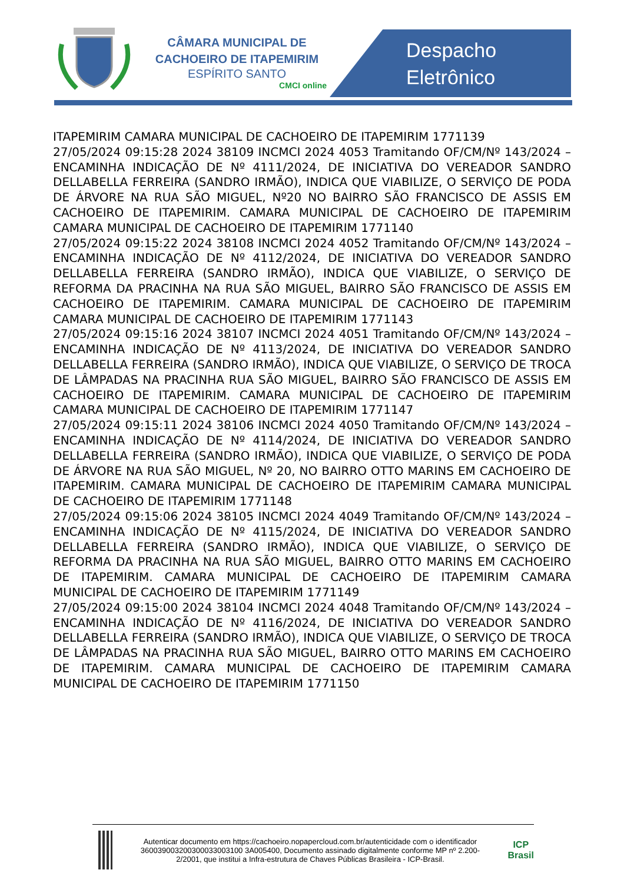CÂMARA MUNICIPAL DE CACHOEIRO DE ITAPEMIRIM
ESPÍRITO SANTO
CMCI online
Despacho
Eletrônico
ITAPEMIRIM CAMARA MUNICIPAL DE CACHOEIRO DE ITAPEMIRIM 1771139
27/05/2024 09:15:28 2024 38109 INCMCI 2024 4053 Tramitando OF/CM/Nº 143/2024 – ENCAMINHA INDICAÇÃO DE Nº 4111/2024, DE INICIATIVA DO VEREADOR SANDRO DELLABELLA FERREIRA (SANDRO IRMÃO), INDICA QUE VIABILIZE, O SERVIÇO DE PODA DE ÁRVORE NA RUA SÃO MIGUEL, Nº20 NO BAIRRO SÃO FRANCISCO DE ASSIS EM CACHOEIRO DE ITAPEMIRIM. CAMARA MUNICIPAL DE CACHOEIRO DE ITAPEMIRIM CAMARA MUNICIPAL DE CACHOEIRO DE ITAPEMIRIM 1771140
27/05/2024 09:15:22 2024 38108 INCMCI 2024 4052 Tramitando OF/CM/Nº 143/2024 – ENCAMINHA INDICAÇÃO DE Nº 4112/2024, DE INICIATIVA DO VEREADOR SANDRO DELLABELLA FERREIRA (SANDRO IRMÃO), INDICA QUE VIABILIZE, O SERVIÇO DE REFORMA DA PRACINHA NA RUA SÃO MIGUEL, BAIRRO SÃO FRANCISCO DE ASSIS EM CACHOEIRO DE ITAPEMIRIM. CAMARA MUNICIPAL DE CACHOEIRO DE ITAPEMIRIM CAMARA MUNICIPAL DE CACHOEIRO DE ITAPEMIRIM 1771143
27/05/2024 09:15:16 2024 38107 INCMCI 2024 4051 Tramitando OF/CM/Nº 143/2024 – ENCAMINHA INDICAÇÃO DE Nº 4113/2024, DE INICIATIVA DO VEREADOR SANDRO DELLABELLA FERREIRA (SANDRO IRMÃO), INDICA QUE VIABILIZE, O SERVIÇO DE TROCA DE LÂMPADAS NA PRACINHA RUA SÃO MIGUEL, BAIRRO SÃO FRANCISCO DE ASSIS EM CACHOEIRO DE ITAPEMIRIM. CAMARA MUNICIPAL DE CACHOEIRO DE ITAPEMIRIM CAMARA MUNICIPAL DE CACHOEIRO DE ITAPEMIRIM 1771147
27/05/2024 09:15:11 2024 38106 INCMCI 2024 4050 Tramitando OF/CM/Nº 143/2024 – ENCAMINHA INDICAÇÃO DE Nº 4114/2024, DE INICIATIVA DO VEREADOR SANDRO DELLABELLA FERREIRA (SANDRO IRMÃO), INDICA QUE VIABILIZE, O SERVIÇO DE PODA DE ÁRVORE NA RUA SÃO MIGUEL, Nº 20, NO BAIRRO OTTO MARINS EM CACHOEIRO DE ITAPEMIRIM. CAMARA MUNICIPAL DE CACHOEIRO DE ITAPEMIRIM CAMARA MUNICIPAL DE CACHOEIRO DE ITAPEMIRIM 1771148
27/05/2024 09:15:06 2024 38105 INCMCI 2024 4049 Tramitando OF/CM/Nº 143/2024 – ENCAMINHA INDICAÇÃO DE Nº 4115/2024, DE INICIATIVA DO VEREADOR SANDRO DELLABELLA FERREIRA (SANDRO IRMÃO), INDICA QUE VIABILIZE, O SERVIÇO DE REFORMA DA PRACINHA NA RUA SÃO MIGUEL, BAIRRO OTTO MARINS EM CACHOEIRO DE ITAPEMIRIM. CAMARA MUNICIPAL DE CACHOEIRO DE ITAPEMIRIM CAMARA MUNICIPAL DE CACHOEIRO DE ITAPEMIRIM 1771149
27/05/2024 09:15:00 2024 38104 INCMCI 2024 4048 Tramitando OF/CM/Nº 143/2024 – ENCAMINHA INDICAÇÃO DE Nº 4116/2024, DE INICIATIVA DO VEREADOR SANDRO DELLABELLA FERREIRA (SANDRO IRMÃO), INDICA QUE VIABILIZE, O SERVIÇO DE TROCA DE LÂMPADAS NA PRACINHA RUA SÃO MIGUEL, BAIRRO OTTO MARINS EM CACHOEIRO DE ITAPEMIRIM. CAMARA MUNICIPAL DE CACHOEIRO DE ITAPEMIRIM CAMARA MUNICIPAL DE CACHOEIRO DE ITAPEMIRIM 1771150
Autenticar documento em https://cachoeiro.nopapercloud.com.br/autenticidade com o identificador 360039003200300033003100 3A005400, Documento assinado digitalmente conforme MP nº 2.200-2/2001, que institui a Infra-estrutura de Chaves Públicas Brasileira - ICP-Brasil.
ICP Brasil